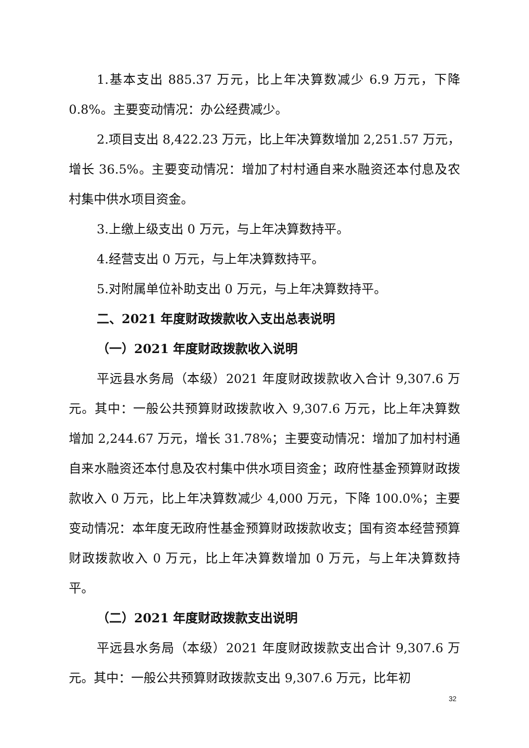1.基本支出 885.37 万元，比上年决算数减少 6.9 万元，下降 0.8%。主要变动情况：办公经费减少。
2.项目支出 8,422.23 万元，比上年决算数增加 2,251.57 万元，增长 36.5%。主要变动情况：增加了村村通自来水融资还本付息及农村集中供水项目资金。
3.上缴上级支出 0 万元，与上年决算数持平。
4.经营支出 0 万元，与上年决算数持平。
5.对附属单位补助支出 0 万元，与上年决算数持平。
二、2021 年度财政拨款收入支出总表说明
（一）2021 年度财政拨款收入说明
平远县水务局（本级）2021 年度财政拨款收入合计 9,307.6 万元。其中：一般公共预算财政拨款收入 9,307.6 万元，比上年决算数增加 2,244.67 万元，增长 31.78%；主要变动情况：增加了加村村通自来水融资还本付息及农村集中供水项目资金；政府性基金预算财政拨款收入 0 万元，比上年决算数减少 4,000 万元，下降 100.0%；主要变动情况：本年度无政府性基金预算财政拨款收支；国有资本经营预算财政拨款收入 0 万元，比上年决算数增加 0 万元，与上年决算数持平。
（二）2021 年度财政拨款支出说明
平远县水务局（本级）2021 年度财政拨款支出合计 9,307.6 万元。其中：一般公共预算财政拨款支出 9,307.6 万元，比年初
32